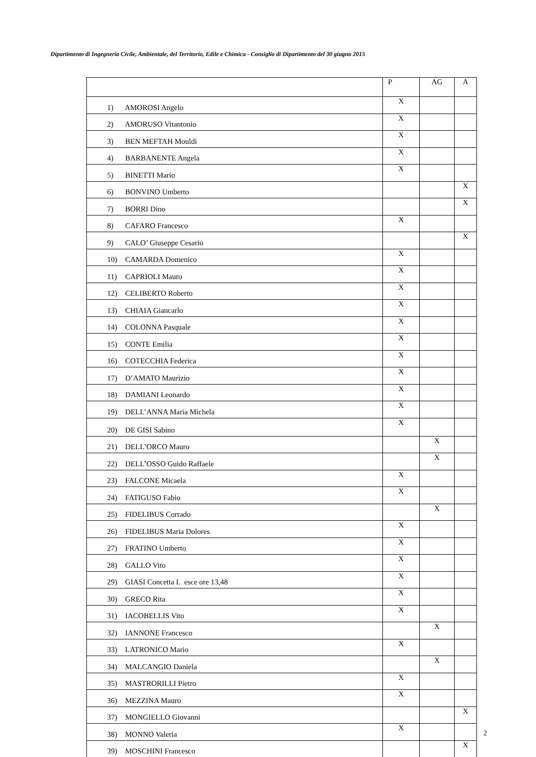Dipartimento di Ingegneria Civile, Ambientale, del Territorio, Edile e Chimica - Consiglio di Dipartimento del 30 giugno 2015
| | P | AG | A |
| 1) AMOROSI Angelo | X | | |
| 2) AMORUSO Vitantonio | X | | |
| 3) BEN MEFTAH Mouldi | X | | |
| 4) BARBANENTE Angela | X | | |
| 5) BINETTI Mario | X | | |
| 6) BONVINO Umberto | | | X |
| 7) BORRI Dino | | | X |
| 8) CAFARO Francesco | X | | |
| 9) CALO’ Giuseppe Cesario | | | X |
| 10) CAMARDA Domenico | X | | |
| 11) CAPRIOLI Mauro | X | | |
| 12) CELIBERTO Roberto | X | | |
| 13) CHIAIA Giancarlo | X | | |
| 14) COLONNA Pasquale | X | | |
| 15) CONTE Emilia | X | | |
| 16) COTECCHIA Federica | X | | |
| 17) D’AMATO Maurizio | X | | |
| 18) DAMIANI Leonardo | X | | |
| 19) DELL’ANNA Maria Michela | X | | |
| 20) DE GISI Sabino | X | | |
| 21) DELL’ORCO Mauro | | X | |
| 22) DELL’OSSO Guido Raffaele | | X | |
| 23) FALCONE Micaela | X | | |
| 24) FATIGUSO Fabio | X | | |
| 25) FIDELIBUS Corrado | | X | |
| 26) FIDELIBUS Maria Dolores | X | | |
| 27) FRATINO Umberto | X | | |
| 28) GALLO Vito | X | | |
| 29) GIASI Concetta I. esce ore 13,48 | X | | |
| 30) GRECO Rita | X | | |
| 31) IACOBELLIS Vito | X | | |
| 32) IANNONE Francesco | | X | |
| 33) LATRONICO Mario | X | | |
| 34) MALCANGIO Daniela | | X | |
| 35) MASTRORILLI Pietro | X | | |
| 36) MEZZINA Mauro | X | | |
| 37) MONGIELLO Giovanni | | | X |
| 38) MONNO Valeria | X | | |
| 39) MOSCHINI Francesco | | | X |
2